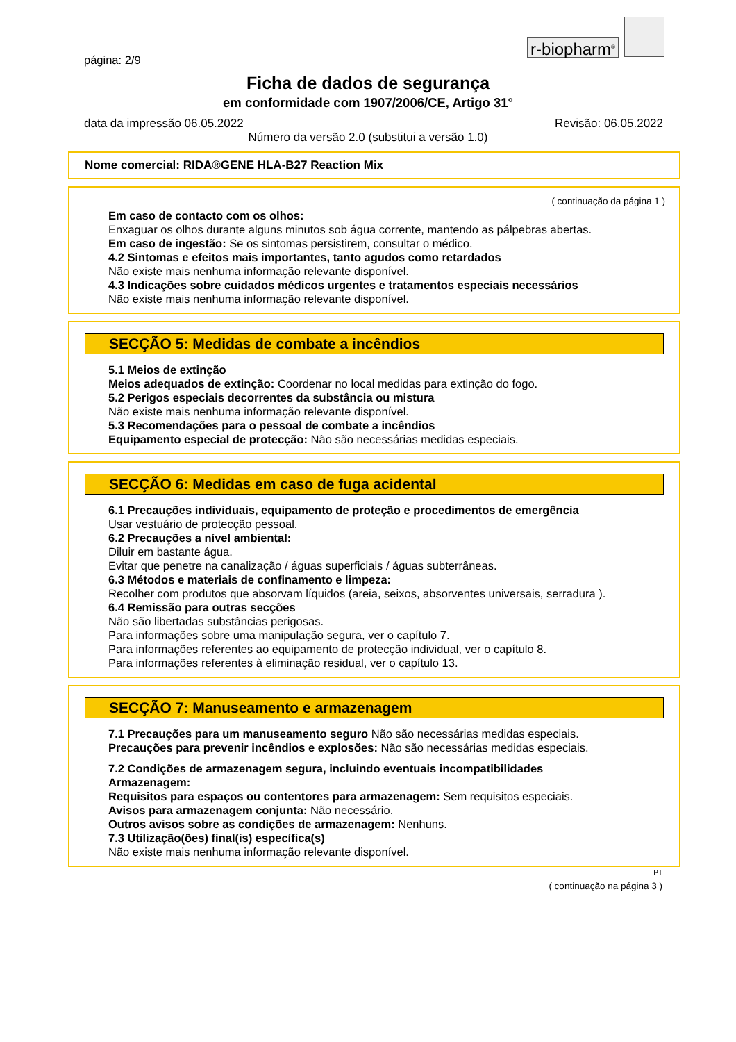r-biopharm<sup>®</sup>
página: 2/9
Ficha de dados de segurança
em conformidade com 1907/2006/CE, Artigo 31°
data da impressão 06.05.2022 Revisão: 06.05.2022
Número da versão 2.0 (substitui a versão 1.0)
Nome comercial: RIDA®GENE HLA-B27 Reaction Mix
( continuação da página 1 )
Em caso de contacto com os olhos:
Enxaguar os olhos durante alguns minutos sob água corrente, mantendo as pálpebras abertas.
Em caso de ingestão: Se os sintomas persistirem, consultar o médico.
4.2 Sintomas e efeitos mais importantes, tanto agudos como retardados
Não existe mais nenhuma informação relevante disponível.
4.3 Indicações sobre cuidados médicos urgentes e tratamentos especiais necessários
Não existe mais nenhuma informação relevante disponível.
SECÇÃO 5: Medidas de combate a incêndios
5.1 Meios de extinção
Meios adequados de extinção: Coordenar no local medidas para extinção do fogo.
5.2 Perigos especiais decorrentes da substância ou mistura
Não existe mais nenhuma informação relevante disponível.
5.3 Recomendações para o pessoal de combate a incêndios
Equipamento especial de protecção: Não são necessárias medidas especiais.
SECÇÃO 6: Medidas em caso de fuga acidental
6.1 Precauções individuais, equipamento de proteção e procedimentos de emergência
Usar vestuário de protecção pessoal.
6.2 Precauções a nível ambiental:
Diluir em bastante água.
Evitar que penetre na canalização / águas superficiais / águas subterrâneas.
6.3 Métodos e materiais de confinamento e limpeza:
Recolher com produtos que absorvam líquidos (areia, seixos, absorventes universais, serradura ).
6.4 Remissão para outras secções
Não são libertadas substâncias perigosas.
Para informações sobre uma manipulação segura, ver o capítulo 7.
Para informações referentes ao equipamento de protecção individual, ver o capítulo 8.
Para informações referentes à eliminação residual, ver o capítulo 13.
SECÇÃO 7: Manuseamento e armazenagem
7.1 Precauções para um manuseamento seguro Não são necessárias medidas especiais.
Precauções para prevenir incêndios e explosões: Não são necessárias medidas especiais.
7.2 Condições de armazenagem segura, incluindo eventuais incompatibilidades
Armazenagem:
Requisitos para espaços ou contentores para armazenagem: Sem requisitos especiais.
Avisos para armazenagem conjunta: Não necessário.
Outros avisos sobre as condições de armazenagem: Nenhuns.
7.3 Utilização(ões) final(is) específica(s)
Não existe mais nenhuma informação relevante disponível.
PT
( continuação na página 3 )